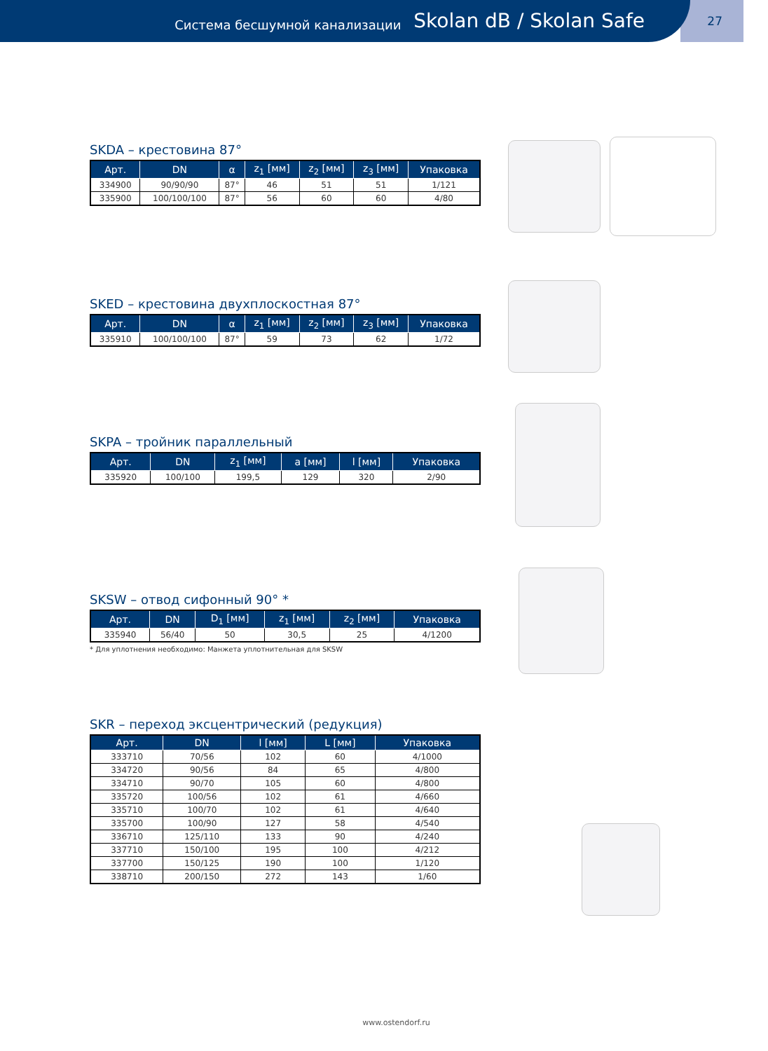Система бесшумной канализации Skolan dB / Skolan Safe
27
SKDA – крестовина 87°
| Арт. | DN | α | z<sub>1</sub> [мм] | z<sub>2</sub> [мм] | z<sub>3</sub> [мм] | Упаковка |
| --- | --- | --- | --- | --- | --- | --- |
| 334900 | 90/90/90 | 87° | 46 | 51 | 51 | 1/121 |
| 335900 | 100/100/100 | 87° | 56 | 60 | 60 | 4/80 |
SKED – крестовина двухплоскостная 87°
| Арт. | DN | α | z<sub>1</sub> [мм] | z<sub>2</sub> [мм] | z<sub>3</sub> [мм] | Упаковка |
| --- | --- | --- | --- | --- | --- | --- |
| 335910 | 100/100/100 | 87° | 59 | 73 | 62 | 1/72 |
SKPA – тройник параллельный
| Арт. | DN | z<sub>1</sub> [мм] | a [мм] | l [мм] | Упаковка |
| --- | --- | --- | --- | --- | --- |
| 335920 | 100/100 | 199,5 | 129 | 320 | 2/90 |
SKSW – отвод сифонный 90° *
| Арт. | DN | D<sub>1</sub> [мм] | z<sub>1</sub> [мм] | z<sub>2</sub> [мм] | Упаковка |
| --- | --- | --- | --- | --- | --- |
| 335940 | 56/40 | 50 | 30,5 | 25 | 4/1200 |
* Для уплотнения необходимо: Манжета уплотнительная для SKSW
SKR – переход эксцентрический (редукция)
| Арт. | DN | l [мм] | L [мм] | Упаковка |
| --- | --- | --- | --- | --- |
| 333710 | 70/56 | 102 | 60 | 4/1000 |
| 334720 | 90/56 | 84 | 65 | 4/800 |
| 334710 | 90/70 | 105 | 60 | 4/800 |
| 335720 | 100/56 | 102 | 61 | 4/660 |
| 335710 | 100/70 | 102 | 61 | 4/640 |
| 335700 | 100/90 | 127 | 58 | 4/540 |
| 336710 | 125/110 | 133 | 90 | 4/240 |
| 337710 | 150/100 | 195 | 100 | 4/212 |
| 337700 | 150/125 | 190 | 100 | 1/120 |
| 338710 | 200/150 | 272 | 143 | 1/60 |
www.ostendorf.ru